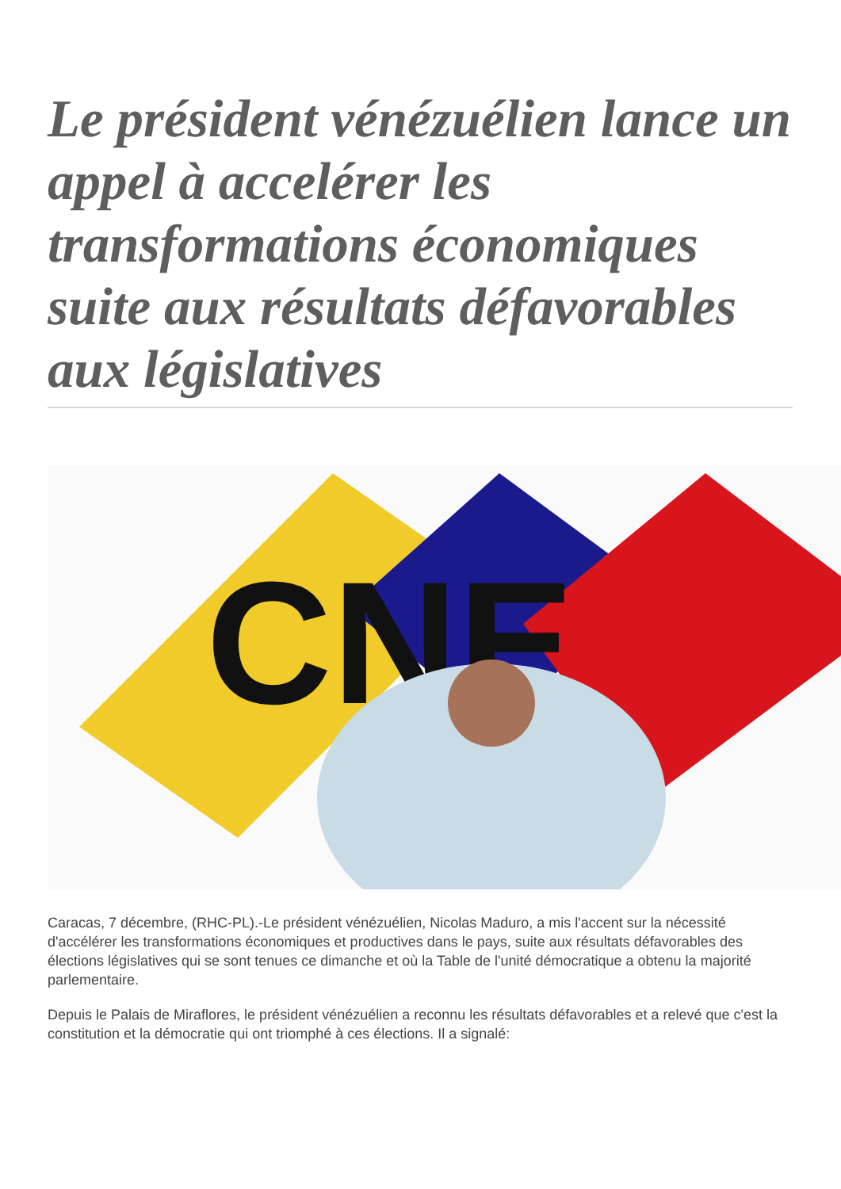Le président vénézuélien lance un appel à accelérer les transformations économiques suite aux résultats défavorables aux législatives
CNE
Caracas, 7 décembre, (RHC-PL).-Le président vénézuélien, Nicolas Maduro, a mis l'accent sur la nécessité d'accélérer les transformations économiques et productives dans le pays, suite aux résultats défavorables des élections législatives qui se sont tenues ce dimanche et où la Table de l'unité démocratique a obtenu la majorité parlementaire.
Depuis le Palais de Miraflores, le président vénézuélien a reconnu les résultats défavorables et a relevé que c'est la constitution et la démocratie qui ont triomphé à ces élections. Il a signalé: